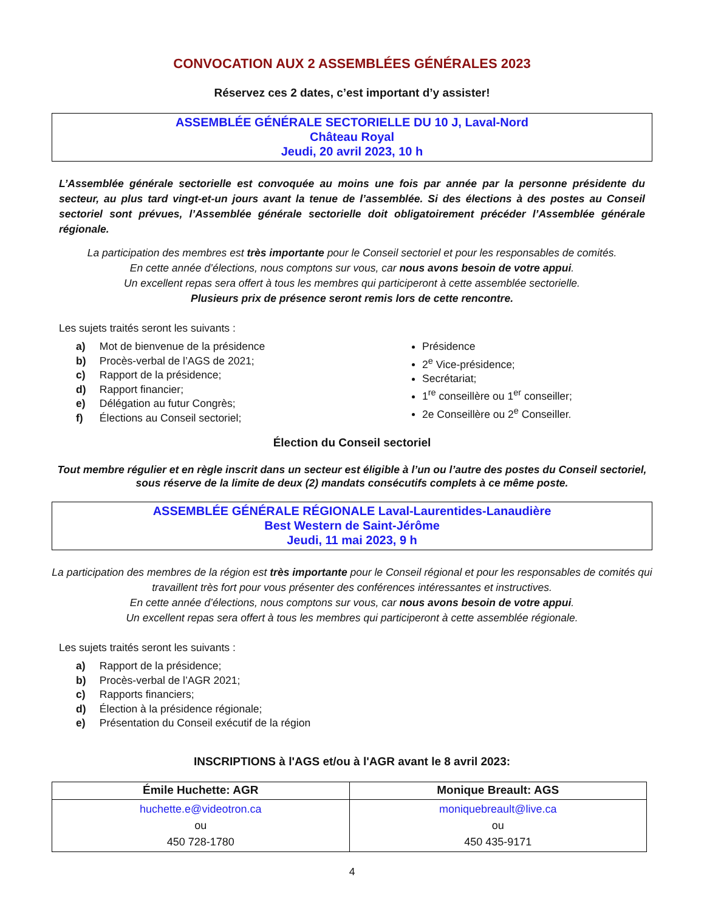CONVOCATION AUX 2 ASSEMBLÉES GÉNÉRALES 2023
Réservez ces 2 dates, c’est important d’y assister!
ASSEMBLÉE GÉNÉRALE SECTORIELLE DU 10 J, Laval-Nord
Château Royal
Jeudi, 20 avril 2023, 10 h
L’Assemblée générale sectorielle est convoquée au moins une fois par année par la personne présidente du secteur, au plus tard vingt-et-un jours avant la tenue de l’assemblée. Si des élections à des postes au Conseil sectoriel sont prévues, l’Assemblée générale sectorielle doit obligatoirement précéder l’Assemblée générale régionale.
La participation des membres est très importante pour le Conseil sectoriel et pour les responsables de comités.
En cette année d’élections, nous comptons sur vous, car nous avons besoin de votre appui.
Un excellent repas sera offert à tous les membres qui participeront à cette assemblée sectorielle.
Plusieurs prix de présence seront remis lors de cette rencontre.
Les sujets traités seront les suivants :
a) Mot de bienvenue de la présidence
b) Procès-verbal de l’AGS de 2021;
c) Rapport de la présidence;
d) Rapport financier;
e) Délégation au futur Congrès;
f) Élections au Conseil sectoriel;
Présidence
2<sup>e</sup> Vice-présidence;
Secrétariat;
1<sup>re</sup> conseillère ou 1<sup>er</sup> conseiller;
2e Conseillère ou 2<sup>e</sup> Conseiller.
Élection du Conseil sectoriel
Tout membre régulier et en règle inscrit dans un secteur est éligible à l’un ou l’autre des postes du Conseil sectoriel, sous réserve de la limite de deux (2) mandats consécutifs complets à ce même poste.
ASSEMBLÉE GÉNÉRALE RÉGIONALE Laval-Laurentides-Lanaudière
Best Western de Saint-Jérôme
Jeudi, 11 mai 2023, 9 h
La participation des membres de la région est très importante pour le Conseil régional et pour les responsables de comités qui travaillent très fort pour vous présenter des conférences intéressantes et instructives.
En cette année d’élections, nous comptons sur vous, car nous avons besoin de votre appui.
Un excellent repas sera offert à tous les membres qui participeront à cette assemblée régionale.
Les sujets traités seront les suivants :
a) Rapport de la présidence;
b) Procès-verbal de l’AGR 2021;
c) Rapports financiers;
d) Élection à la présidence régionale;
e) Présentation du Conseil exécutif de la région
INSCRIPTIONS à l'AGS et/ou à l'AGR avant le 8 avril 2023:
| Émile Huchette: AGR | Monique Breault: AGS |
| --- | --- |
| huchette.e@videotron.ca ou 450 728-1780 | moniquebreault@live.ca ou 450 435-9171 |
4